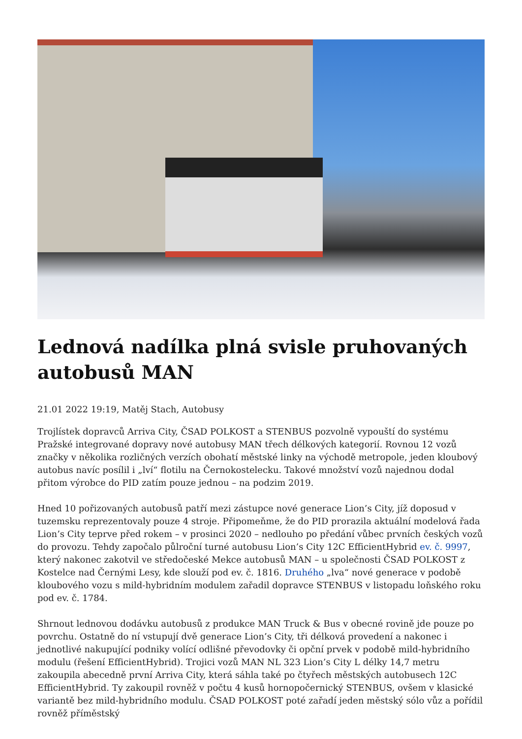Lednová nadílka plná svisle pruhovaných autobusů MAN
21.01 2022 19:19, Matěj Stach, Autobusy
Trojlístek dopravců Arriva City, ČSAD POLKOST a STENBUS pozvolně vypouští do systému Pražské integrované dopravy nové autobusy MAN třech délkových kategorií. Rovnou 12 vozů značky v několika rozličných verzích obohatí městské linky na východě metropole, jeden kloubový autobus navíc posílil i „lví“ flotilu na Černokostelecku. Takové množství vozů najednou dodal přitom výrobce do PID zatím pouze jednou – na podzim 2019.
Hned 10 pořizovaných autobusů patří mezi zástupce nové generace Lion’s City, jíž doposud v tuzemsku reprezentovaly pouze 4 stroje. Připomeňme, že do PID prorazila aktuální modelová řada Lion’s City teprve před rokem – v prosinci 2020 – nedlouho po předání vůbec prvních českých vozů do provozu. Tehdy započalo půlroční turné autobusu Lion’s City 12C EfficientHybrid ev. č. 9997, který nakonec zakotvil ve středočeské Mekce autobusů MAN – u společnosti ČSAD POLKOST z Kostelce nad Černými Lesy, kde slouží pod ev. č. 1816. Druhého „lva“ nové generace v podobě kloubového vozu s mild-hybridním modulem zařadil dopravce STENBUS v listopadu loňského roku pod ev. č. 1784.
Shrnout lednovou dodávku autobusů z produkce MAN Truck & Bus v obecné rovině jde pouze po povrchu. Ostatně do ní vstupují dvě generace Lion’s City, tři délková provedení a nakonec i jednotlivé nakupující podniky volící odlišné převodovky či opční prvek v podobě mild-hybridního modulu (řešení EfficientHybrid). Trojici vozů MAN NL 323 Lion’s City L délky 14,7 metru zakoupila abecedně první Arriva City, která sáhla také po čtyřech městských autobusech 12C EfficientHybrid. Ty zakoupil rovněž v počtu 4 kusů hornopočernický STENBUS, ovšem v klasické variantě bez mild-hybridního modulu. ČSAD POLKOST poté zařadí jeden městský sólo vůz a pořídil rovněž příměstský